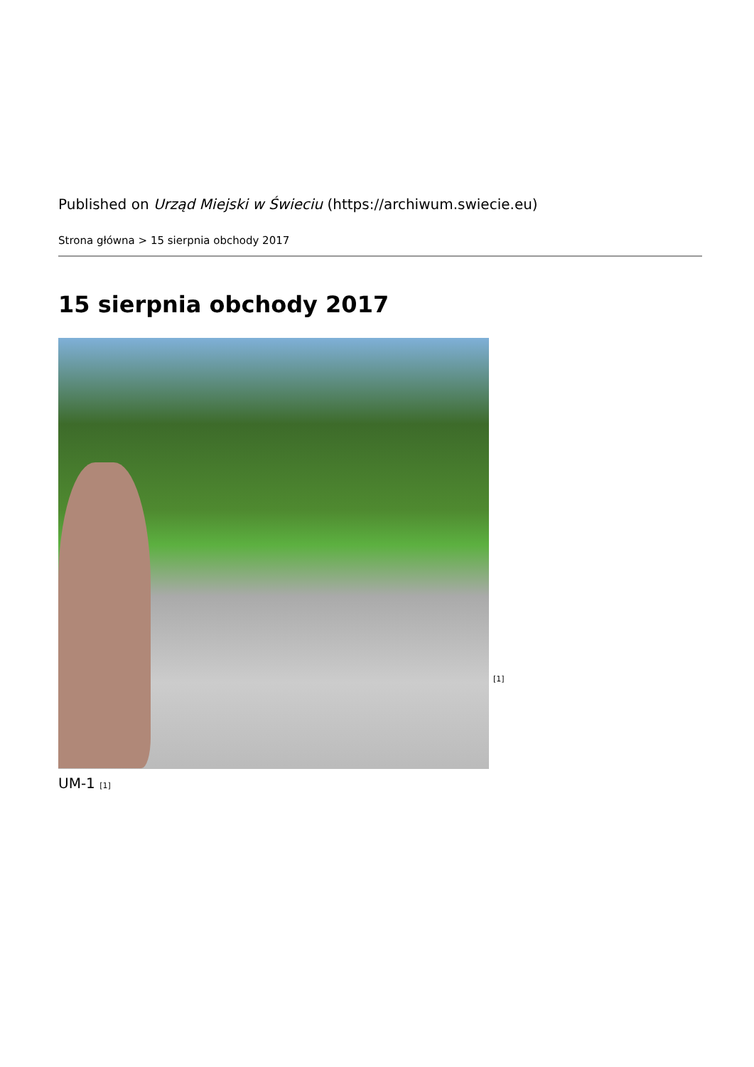Published on Urząd Miejski w Świeciu (https://archiwum.swiecie.eu)
Strona główna > 15 sierpnia obchody 2017
15 sierpnia obchody 2017
[1]
UM-1 <sup>[1]</sup>